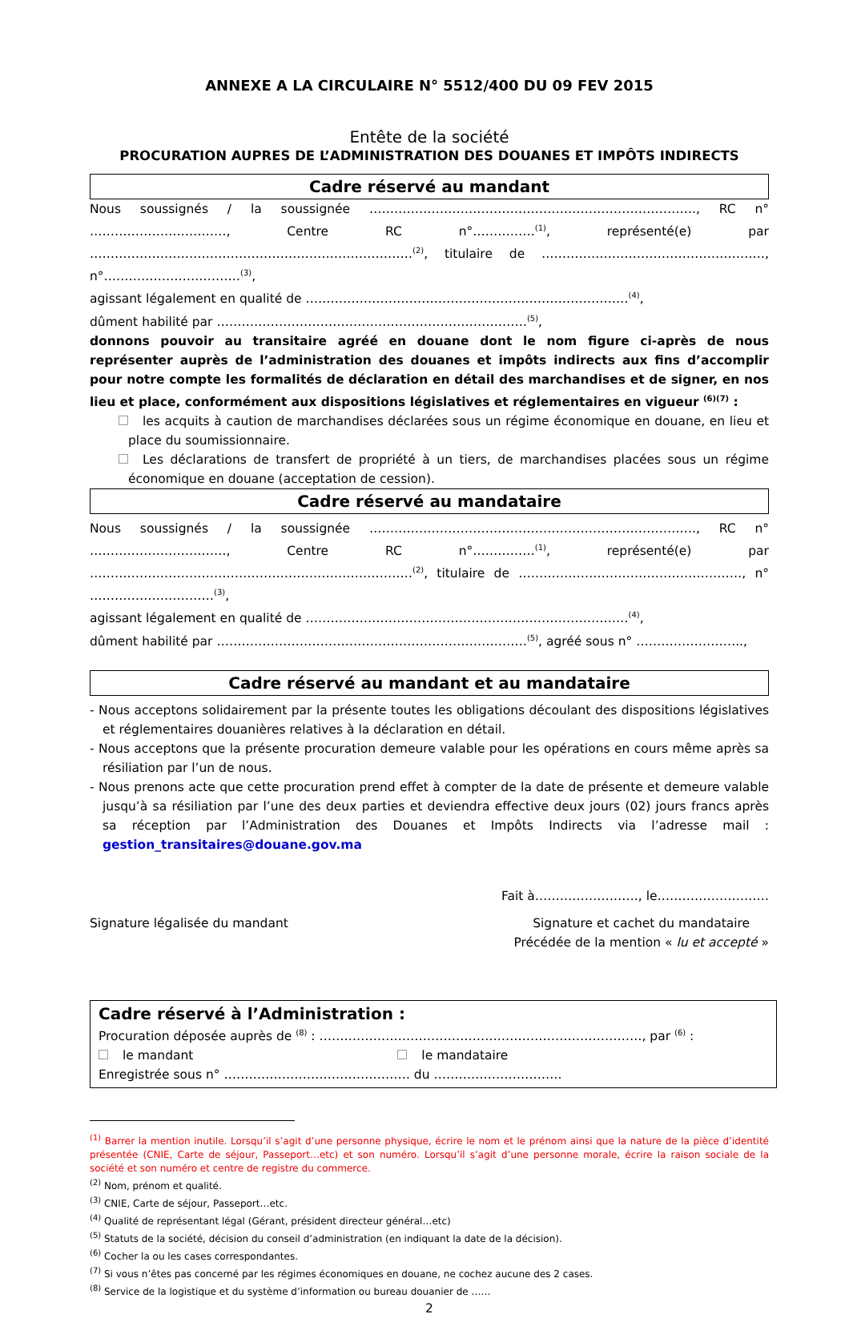ANNEXE A LA CIRCULAIRE N° 5512/400 DU 09 FEV 2015
Entête de la société
PROCURATION AUPRES DE L’ADMINISTRATION DES DOUANES ET IMPÔTS INDIRECTS
Cadre réservé au mandant
Nous soussignés / la soussignée ……………………………………………………………………., RC n° ……………………………, Centre RC n°……………<sup>(1)</sup>, représenté(e) par ……………………………………………………………………<sup>(2)</sup>, titulaire de ………………………………………………, n°……………………………<sup>(3)</sup>,
agissant légalement en qualité de ……………………………………………………………………<sup>(4)</sup>,
dûment habilité par …………………………………………………………………<sup>(5)</sup>,
donnons pouvoir au transitaire agréé en douane dont le nom figure ci-après de nous représenter auprès de l’administration des douanes et impôts indirects aux fins d’accomplir pour notre compte les formalités de déclaration en détail des marchandises et de signer, en nos lieu et place, conformément aux dispositions législatives et réglementaires en vigueur <sup>(6)(7)</sup> :
les acquits à caution de marchandises déclarées sous un régime économique en douane, en lieu et place du soumissionnaire.
Les déclarations de transfert de propriété à un tiers, de marchandises placées sous un régime économique en douane (acceptation de cession).
Cadre réservé au mandataire
Nous soussignés / la soussignée ……………………………………………………………………., RC n° ……………………………, Centre RC n°……………<sup>(1)</sup>, représenté(e) par ……………………………………………………………………<sup>(2)</sup>, titulaire de ………………………………………………, n° …………………………<sup>(3)</sup>,
agissant légalement en qualité de ……………………………………………………………………<sup>(4)</sup>,
dûment habilité par …………………………………………………………………<sup>(5)</sup>, agréé sous n° ……………………..,
Cadre réservé au mandant et au mandataire
- Nous acceptons solidairement par la présente toutes les obligations découlant des dispositions législatives et réglementaires douanières relatives à la déclaration en détail.
- Nous acceptons que la présente procuration demeure valable pour les opérations en cours même après sa résiliation par l’un de nous.
- Nous prenons acte que cette procuration prend effet à compter de la date de présente et demeure valable jusqu’à sa résiliation par l’une des deux parties et deviendra effective deux jours (02) jours francs après sa réception par l’Administration des Douanes et Impôts Indirects via l’adresse mail : gestion_transitaires@douane.gov.ma
Fait à……………………., le………………………
Signature légalisée du mandant Signature et cachet du mandataire
Précédée de la mention « lu et accepté »
Cadre réservé à l’Administration :
Procuration déposée auprès de <sup>(8)</sup> : ……………………………………………………………………, par <sup>(6)</sup> :
le mandant le mandataire
Enregistrée sous n° ……………………………………… du ………………………….
<sup>(1)</sup> Barrer la mention inutile. Lorsqu’il s’agit d’une personne physique, écrire le nom et le prénom ainsi que la nature de la pièce d’identité présentée (CNIE, Carte de séjour, Passeport…etc) et son numéro. Lorsqu’il s’agit d’une personne morale, écrire la raison sociale de la société et son numéro et centre de registre du commerce.
<sup>(2)</sup> Nom, prénom et qualité.
<sup>(3)</sup> CNIE, Carte de séjour, Passeport…etc.
<sup>(4)</sup> Qualité de représentant légal (Gérant, président directeur général…etc)
<sup>(5)</sup> Statuts de la société, décision du conseil d’administration (en indiquant la date de la décision).
<sup>(6)</sup> Cocher la ou les cases correspondantes.
<sup>(7)</sup> Si vous n’êtes pas concerné par les régimes économiques en douane, ne cochez aucune des 2 cases.
<sup>(8)</sup> Service de la logistique et du système d’information ou bureau douanier de ……
2